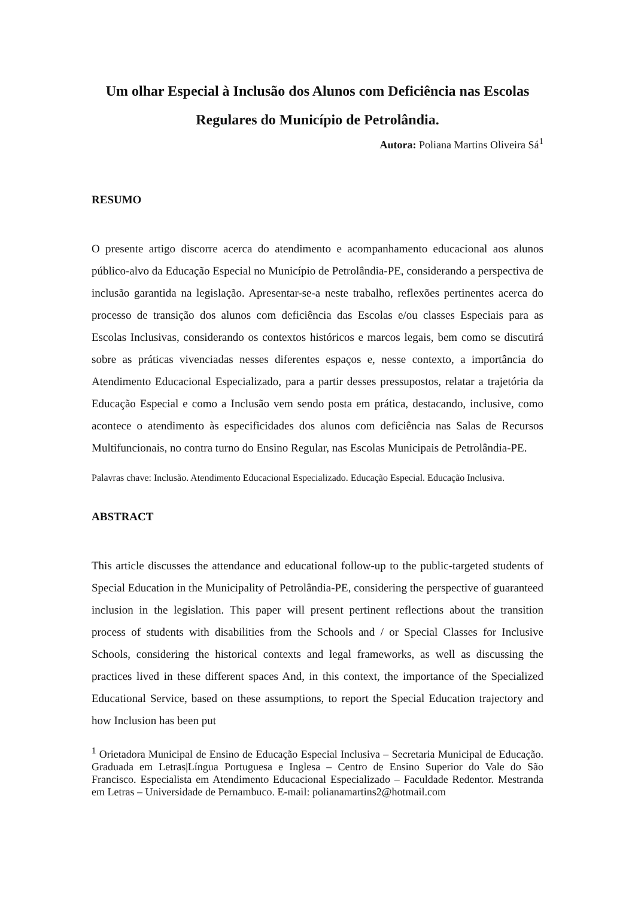Um olhar Especial à Inclusão dos Alunos com Deficiência nas Escolas Regulares do Município de Petrolândia.
Autora: Poliana Martins Oliveira Sá<sup>1</sup>
RESUMO
O presente artigo discorre acerca do atendimento e acompanhamento educacional aos alunos público-alvo da Educação Especial no Município de Petrolândia-PE, considerando a perspectiva de inclusão garantida na legislação. Apresentar-se-a neste trabalho, reflexões pertinentes acerca do processo de transição dos alunos com deficiência das Escolas e/ou classes Especiais para as Escolas Inclusivas, considerando os contextos históricos e marcos legais, bem como se discutirá sobre as práticas vivenciadas nesses diferentes espaços e, nesse contexto, a importância do Atendimento Educacional Especializado, para a partir desses pressupostos, relatar a trajetória da Educação Especial e como a Inclusão vem sendo posta em prática, destacando, inclusive, como acontece o atendimento às especificidades dos alunos com deficiência nas Salas de Recursos Multifuncionais, no contra turno do Ensino Regular, nas Escolas Municipais de Petrolândia-PE.
Palavras chave: Inclusão. Atendimento Educacional Especializado. Educação Especial. Educação Inclusiva.
ABSTRACT
This article discusses the attendance and educational follow-up to the public-targeted students of Special Education in the Municipality of Petrolândia-PE, considering the perspective of guaranteed inclusion in the legislation. This paper will present pertinent reflections about the transition process of students with disabilities from the Schools and / or Special Classes for Inclusive Schools, considering the historical contexts and legal frameworks, as well as discussing the practices lived in these different spaces And, in this context, the importance of the Specialized Educational Service, based on these assumptions, to report the Special Education trajectory and how Inclusion has been put
<sup>1</sup> Orietadora Municipal de Ensino de Educação Especial Inclusiva – Secretaria Municipal de Educação. Graduada em Letras|Língua Portuguesa e Inglesa – Centro de Ensino Superior do Vale do São Francisco. Especialista em Atendimento Educacional Especializado – Faculdade Redentor. Mestranda em Letras – Universidade de Pernambuco. E-mail: polianamartins2@hotmail.com